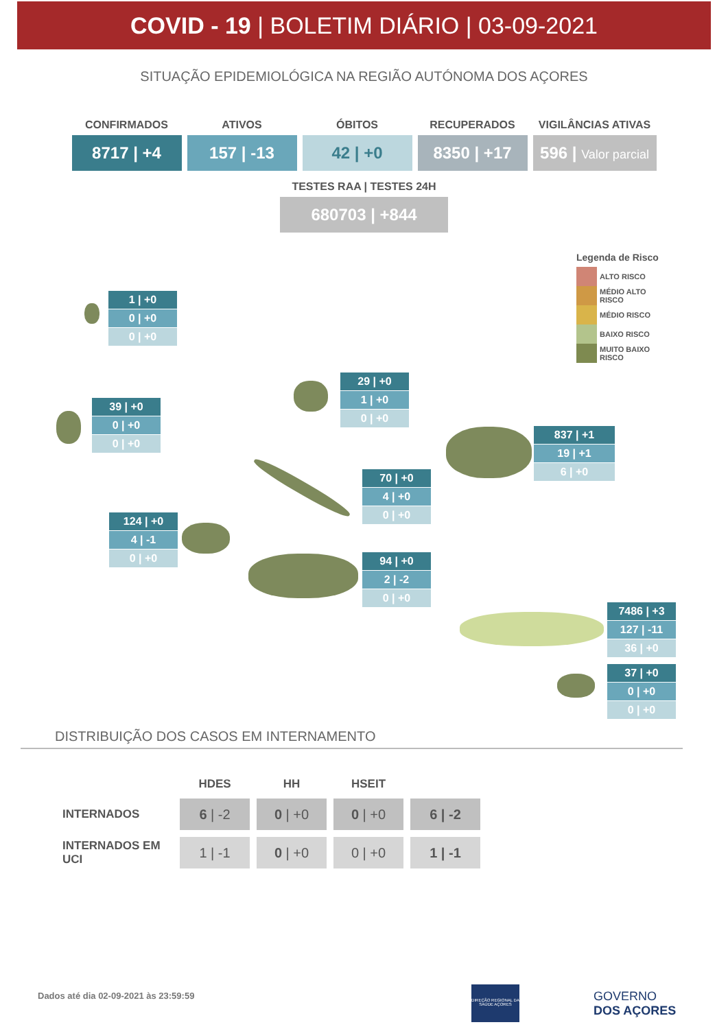COVID - 19 | BOLETIM DIÁRIO | 03-09-2021
SITUAÇÃO EPIDEMIOLÓGICA NA REGIÃO AUTÓNOMA DOS AÇORES
CONFIRMADOS
8717 | +4
ATIVOS
157 | -13
ÓBITOS
42 | +0
RECUPERADOS
8350 | +17
VIGILÂNCIAS ATIVAS
596 | Valor parcial
TESTES RAA | TESTES 24H
680703 | +844
Legenda de Risco
ALTO RISCO
MÉDIO ALTO
RISCO
MÉDIO RISCO
BAIXO RISCO
MUITO BAIXO
RISCO
1 | +0
0 | +0
0 | +0
39 | +0
0 | +0
0 | +0
29 | +0
1 | +0
0 | +0
837 | +1
19 | +1
6 | +0
70 | +0
4 | +0
0 | +0
124 | +0
4 | -1
0 | +0
94 | +0
2 | -2
0 | +0
7486 | +3
127 | -11
36 | +0
37 | +0
0 | +0
0 | +0
DISTRIBUIÇÃO DOS CASOS EM INTERNAMENTO
| | HDES | HH | HSEIT | |
| --- | --- | --- | --- | --- |
| INTERNADOS | 6 / -2 | 0 / +0 | 0 / +0 | 6 / -2 |
| INTERNADOS EM UCI | 1 / -1 | 0 / +0 | 0 / +0 | 1 / -1 |
Dados até dia 02-09-2021 às 23:59:59
DIREÇÃO REGIONAL DA SAÚDE AÇORES
GOVERNO
DOS AÇORES